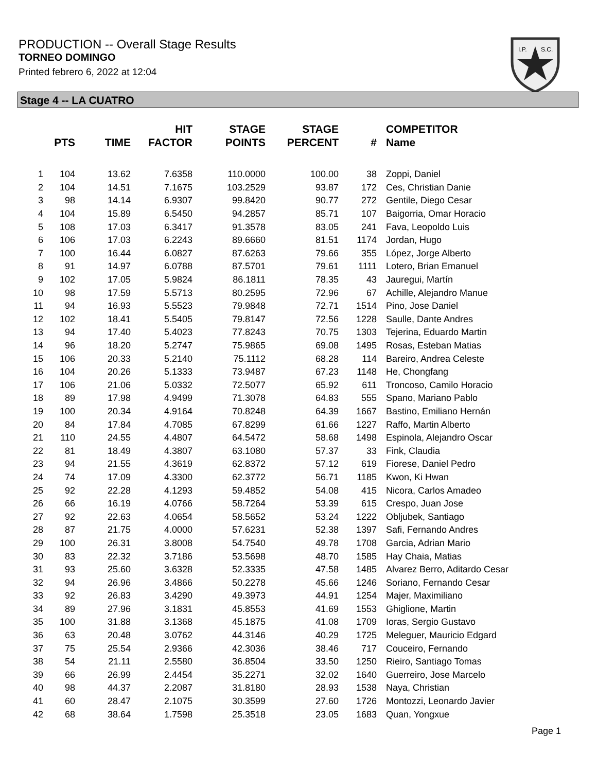PRODUCTION -- Overall Stage Results
TORNEO DOMINGO
Printed febrero 6, 2022 at 12:04
I.P.
S.C.
Stage 4 -- LA CUATRO
| | PTS | TIME | HIT FACTOR | STAGE POINTS | STAGE PERCENT | # | COMPETITOR Name |
| --- | --- | --- | --- | --- | --- | --- | --- |
| 1 | 104 | 13.62 | 7.6358 | 110.0000 | 100.00 | 38 | Zoppi, Daniel |
| 2 | 104 | 14.51 | 7.1675 | 103.2529 | 93.87 | 172 | Ces, Christian Danie |
| 3 | 98 | 14.14 | 6.9307 | 99.8420 | 90.77 | 272 | Gentile, Diego Cesar |
| 4 | 104 | 15.89 | 6.5450 | 94.2857 | 85.71 | 107 | Baigorria, Omar Horacio |
| 5 | 108 | 17.03 | 6.3417 | 91.3578 | 83.05 | 241 | Fava, Leopoldo Luis |
| 6 | 106 | 17.03 | 6.2243 | 89.6660 | 81.51 | 1174 | Jordan, Hugo |
| 7 | 100 | 16.44 | 6.0827 | 87.6263 | 79.66 | 355 | López, Jorge Alberto |
| 8 | 91 | 14.97 | 6.0788 | 87.5701 | 79.61 | 1111 | Lotero, Brian Emanuel |
| 9 | 102 | 17.05 | 5.9824 | 86.1811 | 78.35 | 43 | Jauregui, Martín |
| 10 | 98 | 17.59 | 5.5713 | 80.2595 | 72.96 | 67 | Achille, Alejandro Manue |
| 11 | 94 | 16.93 | 5.5523 | 79.9848 | 72.71 | 1514 | Pino, Jose Daniel |
| 12 | 102 | 18.41 | 5.5405 | 79.8147 | 72.56 | 1228 | Saulle, Dante Andres |
| 13 | 94 | 17.40 | 5.4023 | 77.8243 | 70.75 | 1303 | Tejerina, Eduardo Martin |
| 14 | 96 | 18.20 | 5.2747 | 75.9865 | 69.08 | 1495 | Rosas, Esteban Matias |
| 15 | 106 | 20.33 | 5.2140 | 75.1112 | 68.28 | 114 | Bareiro, Andrea Celeste |
| 16 | 104 | 20.26 | 5.1333 | 73.9487 | 67.23 | 1148 | He, Chongfang |
| 17 | 106 | 21.06 | 5.0332 | 72.5077 | 65.92 | 611 | Troncoso, Camilo Horacio |
| 18 | 89 | 17.98 | 4.9499 | 71.3078 | 64.83 | 555 | Spano, Mariano Pablo |
| 19 | 100 | 20.34 | 4.9164 | 70.8248 | 64.39 | 1667 | Bastino, Emiliano Hernán |
| 20 | 84 | 17.84 | 4.7085 | 67.8299 | 61.66 | 1227 | Raffo, Martin Alberto |
| 21 | 110 | 24.55 | 4.4807 | 64.5472 | 58.68 | 1498 | Espinola, Alejandro Oscar |
| 22 | 81 | 18.49 | 4.3807 | 63.1080 | 57.37 | 33 | Fink, Claudia |
| 23 | 94 | 21.55 | 4.3619 | 62.8372 | 57.12 | 619 | Fiorese, Daniel Pedro |
| 24 | 74 | 17.09 | 4.3300 | 62.3772 | 56.71 | 1185 | Kwon, Ki Hwan |
| 25 | 92 | 22.28 | 4.1293 | 59.4852 | 54.08 | 415 | Nicora, Carlos Amadeo |
| 26 | 66 | 16.19 | 4.0766 | 58.7264 | 53.39 | 615 | Crespo, Juan Jose |
| 27 | 92 | 22.63 | 4.0654 | 58.5652 | 53.24 | 1222 | Obljubek, Santiago |
| 28 | 87 | 21.75 | 4.0000 | 57.6231 | 52.38 | 1397 | Safi, Fernando Andres |
| 29 | 100 | 26.31 | 3.8008 | 54.7540 | 49.78 | 1708 | Garcia, Adrian Mario |
| 30 | 83 | 22.32 | 3.7186 | 53.5698 | 48.70 | 1585 | Hay Chaia, Matias |
| 31 | 93 | 25.60 | 3.6328 | 52.3335 | 47.58 | 1485 | Alvarez Berro, Aditardo Cesar |
| 32 | 94 | 26.96 | 3.4866 | 50.2278 | 45.66 | 1246 | Soriano, Fernando Cesar |
| 33 | 92 | 26.83 | 3.4290 | 49.3973 | 44.91 | 1254 | Majer, Maximiliano |
| 34 | 89 | 27.96 | 3.1831 | 45.8553 | 41.69 | 1553 | Ghiglione, Martin |
| 35 | 100 | 31.88 | 3.1368 | 45.1875 | 41.08 | 1709 | Ioras, Sergio Gustavo |
| 36 | 63 | 20.48 | 3.0762 | 44.3146 | 40.29 | 1725 | Meleguer, Mauricio Edgard |
| 37 | 75 | 25.54 | 2.9366 | 42.3036 | 38.46 | 717 | Couceiro, Fernando |
| 38 | 54 | 21.11 | 2.5580 | 36.8504 | 33.50 | 1250 | Rieiro, Santiago Tomas |
| 39 | 66 | 26.99 | 2.4454 | 35.2271 | 32.02 | 1640 | Guerreiro, Jose Marcelo |
| 40 | 98 | 44.37 | 2.2087 | 31.8180 | 28.93 | 1538 | Naya, Christian |
| 41 | 60 | 28.47 | 2.1075 | 30.3599 | 27.60 | 1726 | Montozzi, Leonardo Javier |
| 42 | 68 | 38.64 | 1.7598 | 25.3518 | 23.05 | 1683 | Quan, Yongxue |
Page 1